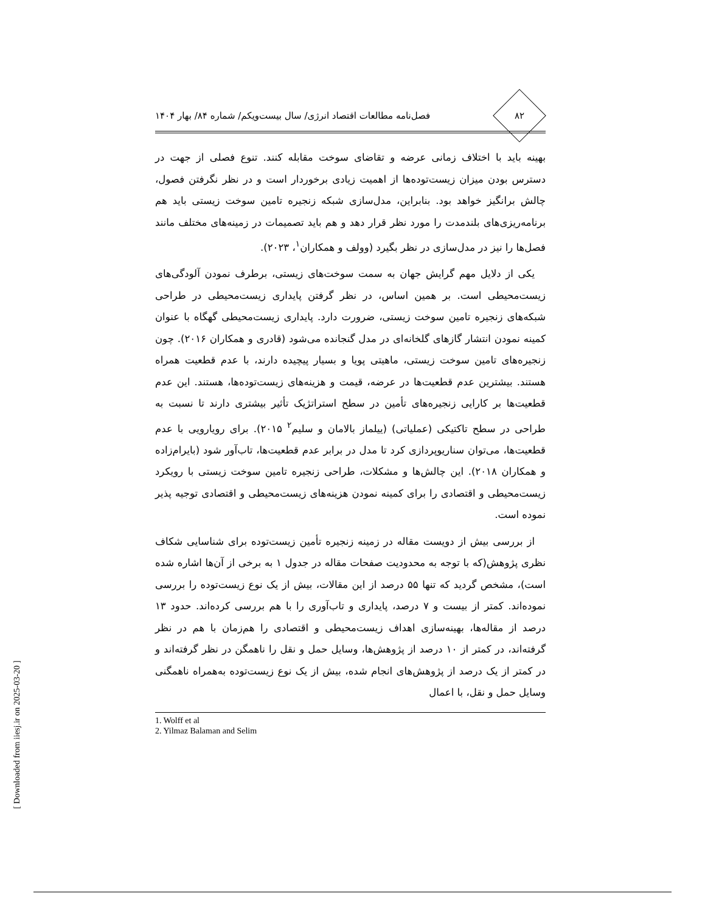۸۲
فصل‌نامه مطالعات اقتصاد انرژی/ سال بیست‌ویکم/ شماره ۸۴/ بهار ۱۴۰۴
بهینه باید با اختلاف زمانی عرضه و تقاضای سوخت مقابله کنند. تنوع فصلی از جهت در دسترس بودن میزان زیست‌توده‌ها از اهمیت زیادی برخوردار است و در نظر نگرفتن فصول، چالش برانگیز خواهد بود. بنابراین، مدل‌سازی شبکه زنجیره تامین سوخت زیستی باید هم برنامه‌ریزی‌های بلندمدت را مورد نظر قرار دهد و هم باید تصمیمات در زمینه‌های مختلف مانند فصل‌ها را نیز در مدل‌سازی در نظر بگیرد (وولف و همکاران<sup>۱</sup>، ۲۰۲۳).
یکی از دلایل مهم گرایش جهان به سمت سوخت‌های زیستی، برطرف نمودن آلودگی‌های زیست‌محیطی است. بر همین اساس، در نظر گرفتن پایداری زیست‌محیطی در طراحی شبکه‌های زنجیره تامین سوخت زیستی، ضرورت دارد. پایداری زیست‌محیطی گهگاه با عنوان کمینه نمودن انتشار گازهای گلخانه‌ای در مدل گنجانده می‌شود (قادری و همکاران ۲۰۱۶). چون زنجیره‌های تامین سوخت زیستی، ماهیتی پویا و بسیار پیچیده دارند، با عدم قطعیت همراه هستند. بیشترین عدم قطعیت‌ها در عرضه، قیمت و هزینه‌های زیست‌توده‌ها، هستند. این عدم قطعیت‌ها بر کارایی زنجیره‌های تأمین در سطح استراتژیک تأثیر بیشتری دارند تا نسبت به طراحی در سطح تاکتیکی (عملیاتی) (ییلماز بالامان و سلیم<sup>۲</sup> ۲۰۱۵). برای رویارویی با عدم قطعیت‌ها، می‌توان سناریوپردازی کرد تا مدل در برابر عدم قطعیت‌ها، تاب‌آور شود (بایرام‌زاده و همکاران ۲۰۱۸). این چالش‌ها و مشکلات، طراحی زنجیره تامین سوخت زیستی با رویکرد زیست‌محیطی و اقتصادی را برای کمینه نمودن هزینه‌های زیست‌محیطی و اقتصادی توجیه پذیر نموده است.
از بررسی بیش از دویست مقاله در زمینه زنجیره تأمین زیست‌توده برای شناسایی شکاف نظری پژوهش(که با توجه به محدودیت صفحات مقاله در جدول ۱ به برخی از آن‌ها اشاره شده است)، مشخص گردید که تنها ۵۵ درصد از این مقالات، بیش از یک نوع زیست‌توده را بررسی نموده‌اند. کمتر از بیست و ۷ درصد، پایداری و تاب‌آوری را با هم بررسی کرده‌اند. حدود ۱۳ درصد از مقاله‌ها، بهینه‌سازی اهداف زیست‌محیطی و اقتصادی را هم‌زمان با هم در نظر گرفته‌اند، در کمتر از ۱۰ درصد از پژوهش‌ها، وسایل حمل و نقل را ناهمگن در نظر گرفته‌اند و در کمتر از یک درصد از پژوهش‌های انجام شده، بیش از یک نوع زیست‌توده به‌همراه ناهمگنی وسایل حمل و نقل، با اعمال
1. Wolff et al
2. Yilmaz Balaman and Selim
[ Downloaded from iiesj.ir on 2025-03-20 ]